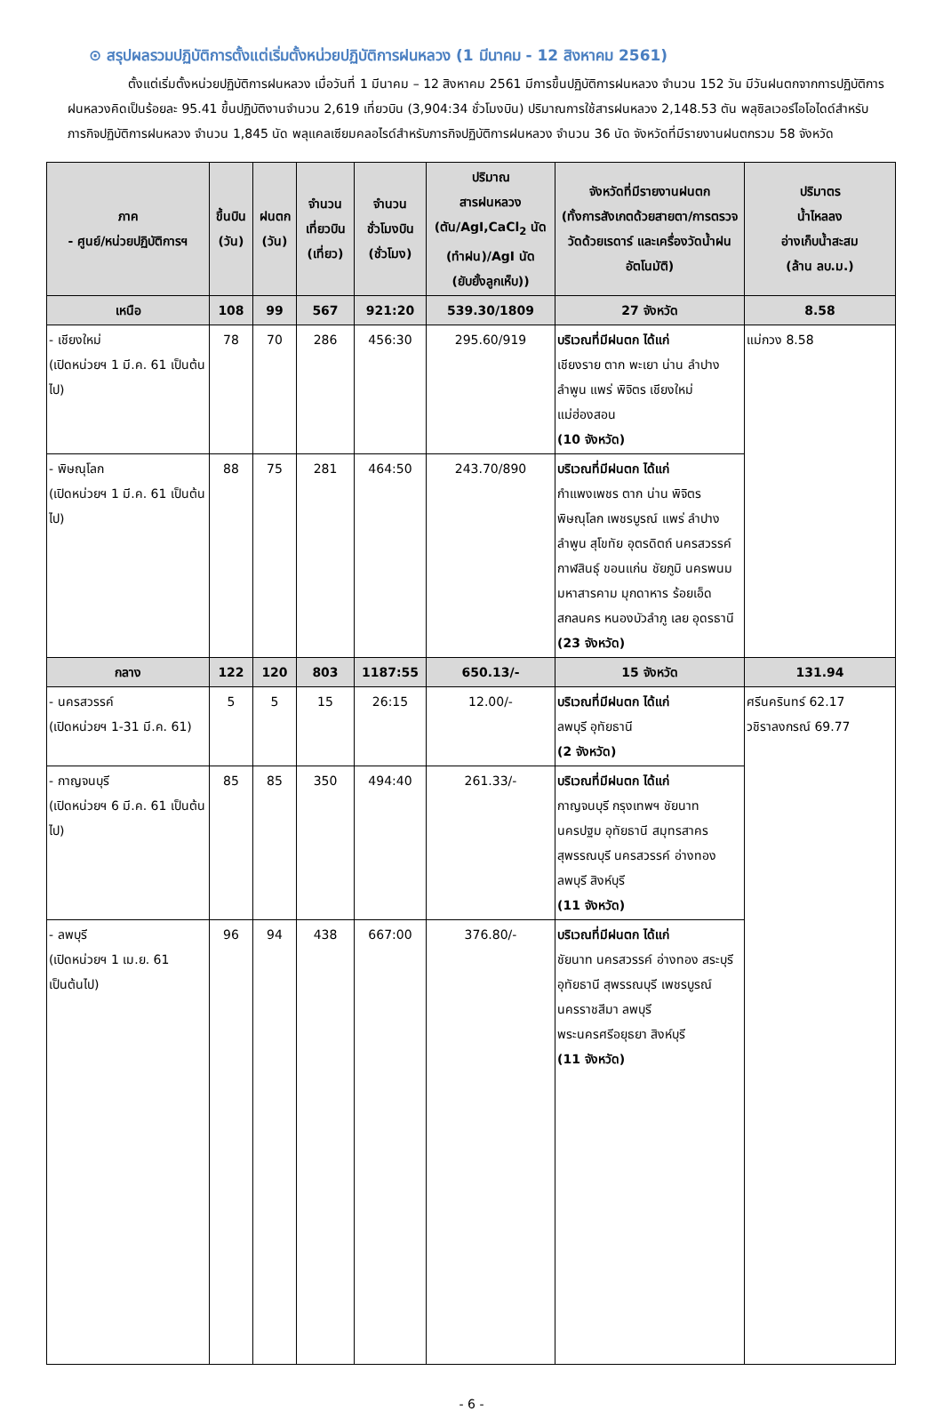⊙ สรุปผลรวมปฏิบัติการตั้งแต่เริ่มตั้งหน่วยปฏิบัติการฝนหลวง (1 มีนาคม - 12 สิงหาคม 2561)
ตั้งแต่เริ่มตั้งหน่วยปฏิบัติการฝนหลวง เมื่อวันที่ 1 มีนาคม – 12 สิงหาคม 2561 มีการขึ้นปฏิบัติการฝนหลวง จำนวน 152 วัน มีวันฝนตกจากการปฏิบัติการฝนหลวงคิดเป็นร้อยละ 95.41 ขึ้นปฏิบัติงานจำนวน 2,619 เที่ยวบิน (3,904:34 ชั่วโมงบิน) ปริมาณการใช้สารฝนหลวง 2,148.53 ตัน พลุซิลเวอร์ไอโอไดด์สำหรับภารกิจปฏิบัติการฝนหลวง จำนวน 1,845 นัด พลุแคลเซียมคลอไรด์สำหรับภารกิจปฏิบัติการฝนหลวง จำนวน 36 นัด จังหวัดที่มีรายงานฝนตกรวม 58 จังหวัด
| ภาค - ศูนย์/หน่วยปฏิบัติการฯ | ขึ้นบิน (วัน) | ฝนตก (วัน) | จำนวน เที่ยวบิน (เที่ยว) | จำนวน ชั่วโมงบิน (ชั่วโมง) | ปริมาณ สารฝนหลวง (ตัน/AgI,CaCl<sub>2</sub> นัด (ทำฝน)/AgI นัด (ยับยั้งลูกเห็บ)) | จังหวัดที่มีรายงานฝนตก (ทั้งการสังเกตด้วยสายตา/การตรวจวัดด้วยเรดาร์ และเครื่องวัดน้ำฝนอัตโนมัติ) | ปริมาตร น้ำไหลลง อ่างเก็บน้ำสะสม (ล้าน ลบ.ม.) |
| --- | --- | --- | --- | --- | --- | --- | --- |
| เหนือ | 108 | 99 | 567 | 921:20 | 539.30/1809 | 27 จังหวัด | 8.58 |
| - เชียงใหม่ (เปิดหน่วยฯ 1 มี.ค. 61 เป็นต้นไป) | 78 | 70 | 286 | 456:30 | 295.60/919 | บริเวณที่มีฝนตก ได้แก่ เชียงราย ตาก พะเยา น่าน ลำปาง ลำพูน แพร่ พิจิตร เชียงใหม่ แม่ฮ่องสอน (10 จังหวัด) | แม่กวง 8.58 |
| - พิษณุโลก (เปิดหน่วยฯ 1 มี.ค. 61 เป็นต้นไป) | 88 | 75 | 281 | 464:50 | 243.70/890 | บริเวณที่มีฝนตก ได้แก่ กำแพงเพชร ตาก น่าน พิจิตร พิษณุโลก เพชรบูรณ์ แพร่ ลำปาง ลำพูน สุโขทัย อุตรดิตถ์ นครสวรรค์ กาฬสินธุ์ ขอนแก่น ชัยภูมิ นครพนม มหาสารคาม มุกดาหาร ร้อยเอ็ด สกลนคร หนองบัวลำภู เลย อุดรธานี (23 จังหวัด) | |
| กลาง | 122 | 120 | 803 | 1187:55 | 650.13/- | 15 จังหวัด | 131.94 |
| - นครสวรรค์ (เปิดหน่วยฯ 1-31 มี.ค. 61) | 5 | 5 | 15 | 26:15 | 12.00/- | บริเวณที่มีฝนตก ได้แก่ ลพบุรี อุทัยธานี (2 จังหวัด) | ศรีนครินทร์ 62.17 วชิราลงกรณ์ 69.77 |
| - กาญจนบุรี (เปิดหน่วยฯ 6 มี.ค. 61 เป็นต้นไป) | 85 | 85 | 350 | 494:40 | 261.33/- | บริเวณที่มีฝนตก ได้แก่ กาญจนบุรี กรุงเทพฯ ชัยนาท นครปฐม อุทัยธานี สมุทรสาคร สุพรรณบุรี นครสวรรค์ อ่างทอง ลพบุรี สิงห์บุรี (11 จังหวัด) | |
| - ลพบุรี (เปิดหน่วยฯ 1 เม.ย. 61 เป็นต้นไป) | 96 | 94 | 438 | 667:00 | 376.80/- | บริเวณที่มีฝนตก ได้แก่ ชัยนาท นครสวรรค์ อ่างทอง สระบุรี อุทัยธานี สุพรรณบุรี เพชรบูรณ์ นครราชสีมา ลพบุรี พระนครศรีอยุธยา สิงห์บุรี (11 จังหวัด) | |
- 6 -